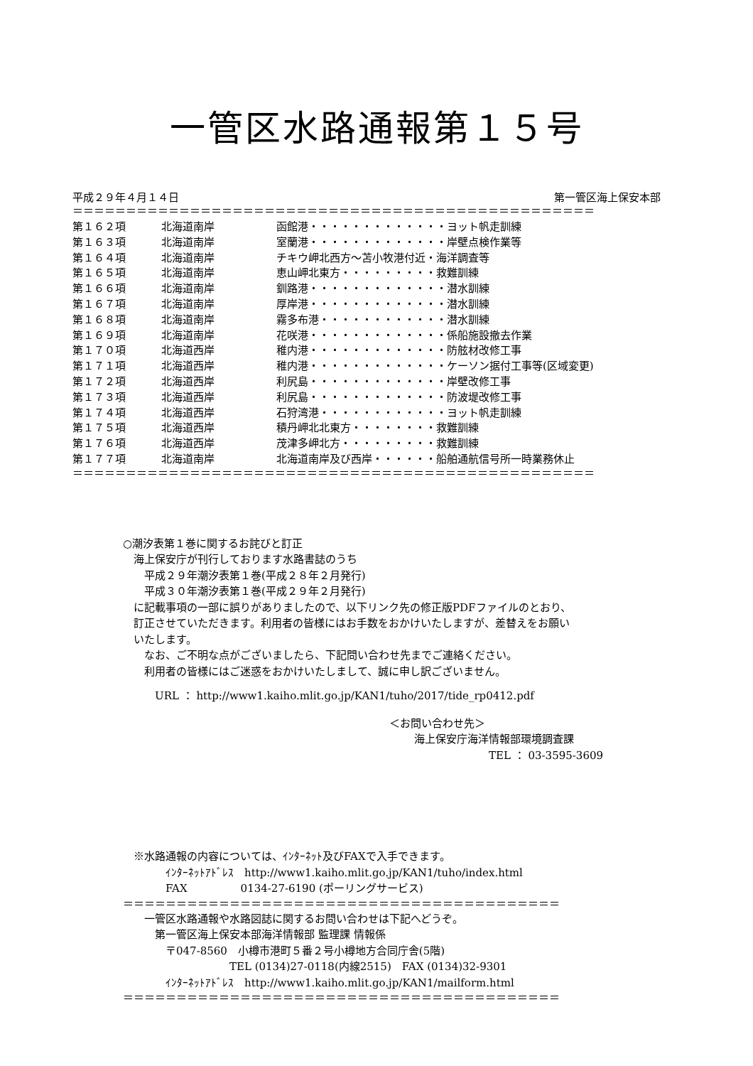一管区水路通報第１５号
平成２９年４月１４日 第一管区海上保安本部
＝＝＝＝＝＝＝＝＝＝＝＝＝＝＝＝＝＝＝＝＝＝＝＝＝＝＝＝＝＝＝＝＝＝＝＝＝＝＝＝＝＝＝＝＝＝＝＝＝
| 第１６２項 | 北海道南岸 | 函館港・・・・・・・・・・・・・ヨット帆走訓練 |
| 第１６３項 | 北海道南岸 | 室蘭港・・・・・・・・・・・・・岸壁点検作業等 |
| 第１６４項 | 北海道南岸 | チキウ岬北西方～苫小牧港付近・海洋調査等 |
| 第１６５項 | 北海道南岸 | 恵山岬北東方・・・・・・・・・救難訓練 |
| 第１６６項 | 北海道南岸 | 釧路港・・・・・・・・・・・・・潜水訓練 |
| 第１６７項 | 北海道南岸 | 厚岸港・・・・・・・・・・・・・潜水訓練 |
| 第１６８項 | 北海道南岸 | 霧多布港・・・・・・・・・・・・潜水訓練 |
| 第１６９項 | 北海道南岸 | 花咲港・・・・・・・・・・・・・係船施設撤去作業 |
| 第１７０項 | 北海道西岸 | 稚内港・・・・・・・・・・・・・防舷材改修工事 |
| 第１７１項 | 北海道西岸 | 稚内港・・・・・・・・・・・・・ケーソン据付工事等(区域変更) |
| 第１７２項 | 北海道西岸 | 利尻島・・・・・・・・・・・・・岸壁改修工事 |
| 第１７３項 | 北海道西岸 | 利尻島・・・・・・・・・・・・・防波堤改修工事 |
| 第１７４項 | 北海道西岸 | 石狩湾港・・・・・・・・・・・・ヨット帆走訓練 |
| 第１７５項 | 北海道西岸 | 積丹岬北北東方・・・・・・・・救難訓練 |
| 第１７６項 | 北海道西岸 | 茂津多岬北方・・・・・・・・・救難訓練 |
| 第１７７項 | 北海道南岸 | 北海道南岸及び西岸・・・・・・船舶通航信号所一時業務休止 |
＝＝＝＝＝＝＝＝＝＝＝＝＝＝＝＝＝＝＝＝＝＝＝＝＝＝＝＝＝＝＝＝＝＝＝＝＝＝＝＝＝＝＝＝＝＝＝＝＝
○潮汐表第１巻に関するお詫びと訂正
　海上保安庁が刊行しております水路書誌のうち
　　平成２９年潮汐表第１巻(平成２８年２月発行)
　　平成３０年潮汐表第１巻(平成２９年２月発行)
　に記載事項の一部に誤りがありましたので、以下リンク先の修正版PDFファイルのとおり、
　訂正させていただきます。利用者の皆様にはお手数をおかけいたしますが、差替えをお願い
　いたします。
　　なお、ご不明な点がございましたら、下記問い合わせ先までご連絡ください。
　　利用者の皆様にはご迷惑をおかけいたしまして、誠に申し訳ございません。
　　　URL ： http://www1.kaiho.mlit.go.jp/KAN1/tuho/2017/tide_rp0412.pdf
＜お問い合わせ先＞
海上保安庁海洋情報部環境調査課
TEL ： 03-3595-3609
　※水路通報の内容については、ｲﾝﾀｰﾈｯﾄ及びFAXで入手できます。
　　　　ｲﾝﾀｰﾈｯﾄｱﾄﾞﾚｽ　http://www1.kaiho.mlit.go.jp/KAN1/tuho/index.html
　　　　FAX　　　　　0134-27-6190 (ポーリングサービス)
＝＝＝＝＝＝＝＝＝＝＝＝＝＝＝＝＝＝＝＝＝＝＝＝＝＝＝＝＝＝＝＝＝＝＝＝＝＝＝＝＝
　　一管区水路通報や水路図誌に関するお問い合わせは下記へどうぞ。
　　　第一管区海上保安本部海洋情報部 監理課 情報係
　　　　〒047-8560　小樽市港町５番２号小樽地方合同庁舎(5階)
　　　　　　　　　　TEL (0134)27-0118(内線2515)　FAX (0134)32-9301
　　　　ｲﾝﾀｰﾈｯﾄｱﾄﾞﾚｽ　http://www1.kaiho.mlit.go.jp/KAN1/mailform.html
＝＝＝＝＝＝＝＝＝＝＝＝＝＝＝＝＝＝＝＝＝＝＝＝＝＝＝＝＝＝＝＝＝＝＝＝＝＝＝＝＝